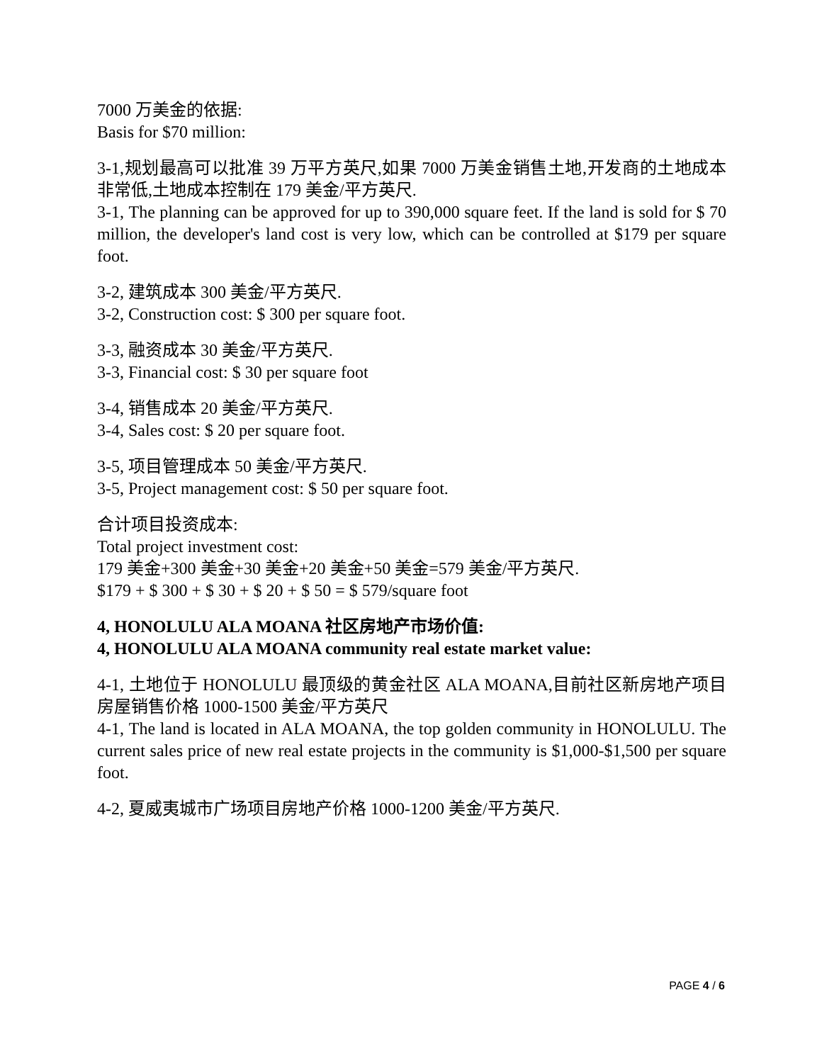7000 万美金的依据:
Basis for $70 million:
3-1,规划最高可以批准 39 万平方英尺,如果 7000 万美金销售土地,开发商的土地成本非常低,土地成本控制在 179 美金/平方英尺.
3-1, The planning can be approved for up to 390,000 square feet. If the land is sold for $ 70 million, the developer's land cost is very low, which can be controlled at $179 per square foot.
3-2, 建筑成本 300 美金/平方英尺.
3-2, Construction cost: $ 300 per square foot.
3-3, 融资成本 30 美金/平方英尺.
3-3, Financial cost: $ 30 per square foot
3-4, 销售成本 20 美金/平方英尺.
3-4, Sales cost: $ 20 per square foot.
3-5, 项目管理成本 50 美金/平方英尺.
3-5, Project management cost: $ 50 per square foot.
合计项目投资成本:
Total project investment cost:
179 美金+300 美金+30 美金+20 美金+50 美金=579 美金/平方英尺.
$179 + $ 300 + $ 30 + $ 20 + $ 50 = $ 579/square foot
4, HONOLULU ALA MOANA 社区房地产市场价值:
4, HONOLULU ALA MOANA community real estate market value:
4-1, 土地位于 HONOLULU 最顶级的黄金社区 ALA MOANA,目前社区新房地产项目房屋销售价格 1000-1500 美金/平方英尺
4-1, The land is located in ALA MOANA, the top golden community in HONOLULU. The current sales price of new real estate projects in the community is $1,000-$1,500 per square foot.
4-2, 夏威夷城市广场项目房地产价格 1000-1200 美金/平方英尺.
PAGE 4 / 6